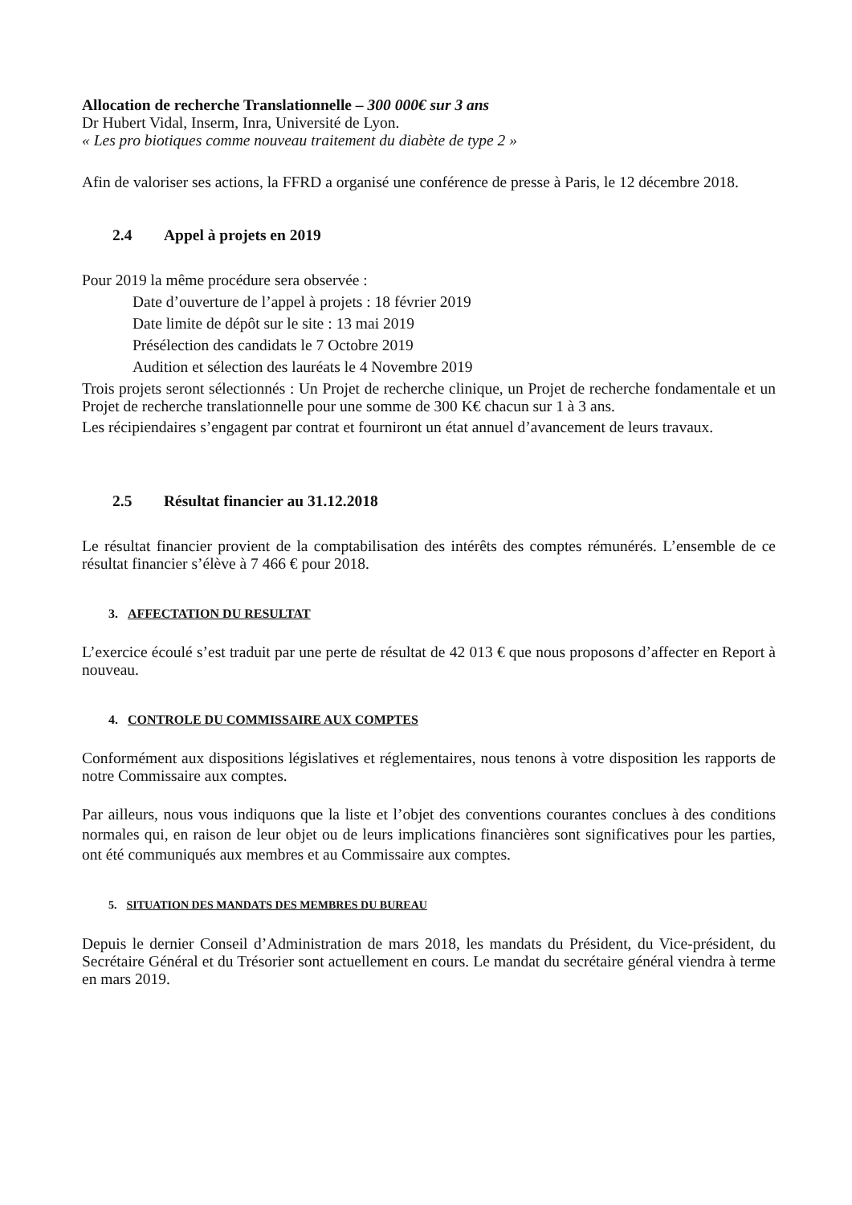Allocation de recherche Translationnelle – 300 000€ sur 3 ans
Dr Hubert Vidal, Inserm, Inra, Université de Lyon.
« Les pro biotiques comme nouveau traitement du diabète de type 2 »
Afin de valoriser ses actions, la FFRD a organisé une conférence de presse à Paris, le 12 décembre 2018.
2.4 Appel à projets en 2019
Pour 2019 la même procédure sera observée :
Date d’ouverture de l’appel à projets : 18 février 2019
Date limite de dépôt sur le site : 13 mai 2019
Présélection des candidats le 7 Octobre 2019
Audition et sélection des lauréats le 4 Novembre 2019
Trois projets seront sélectionnés : Un Projet de recherche clinique, un Projet de recherche fondamentale et un Projet de recherche translationnelle pour une somme de 300 K€ chacun sur 1 à 3 ans.
Les récipiendaires s’engagent par contrat et fourniront un état annuel d’avancement de leurs travaux.
2.5 Résultat financier au 31.12.2018
Le résultat financier provient de la comptabilisation des intérêts des comptes rémunérés. L’ensemble de ce résultat financier s’élève à 7 466 € pour 2018.
3. AFFECTATION DU RESULTAT
L’exercice écoulé s’est traduit par une perte de résultat de 42 013 € que nous proposons d’affecter en Report à nouveau.
4. CONTROLE DU COMMISSAIRE AUX COMPTES
Conformément aux dispositions législatives et réglementaires, nous tenons à votre disposition les rapports de notre Commissaire aux comptes.
Par ailleurs, nous vous indiquons que la liste et l’objet des conventions courantes conclues à des conditions normales qui, en raison de leur objet ou de leurs implications financières sont significatives pour les parties, ont été communiqués aux membres et au Commissaire aux comptes.
5. SITUATION DES MANDATS DES MEMBRES DU BUREAU
Depuis le dernier Conseil d’Administration de mars 2018, les mandats du Président, du Vice-président, du Secrétaire Général et du Trésorier sont actuellement en cours. Le mandat du secrétaire général viendra à terme en mars 2019.